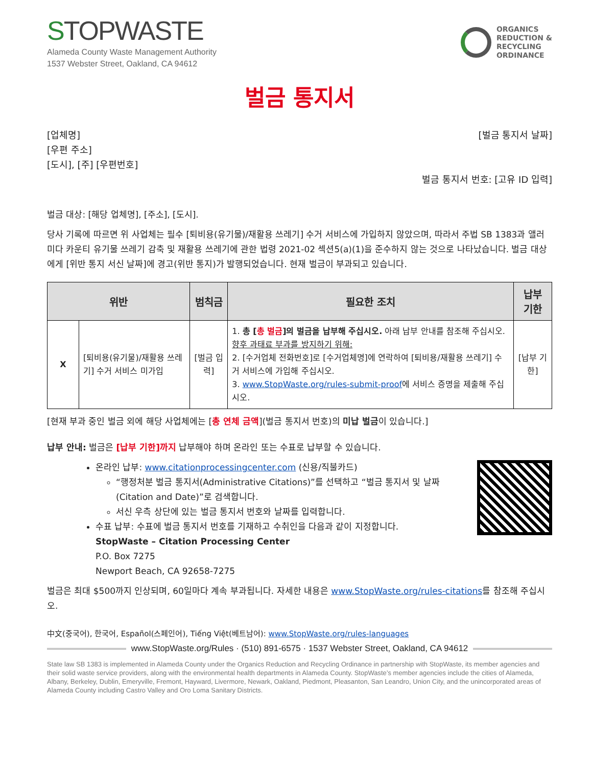STOPWASTE
Alameda County Waste Management Authority
1537 Webster Street, Oakland, CA 94612
ORGANICS
REDUCTION &
RECYCLING
ORDINANCE
벌금 통지서
[업체명]
[우편 주소]
[도시], [주] [우편번호]
[벌금 통지서 날짜]
벌금 통지서 번호: [고유 ID 입력]
벌금 대상: [해당 업체명], [주소], [도시].
당사 기록에 따르면 위 사업체는 필수 [퇴비용(유기물)/재활용 쓰레기] 수거 서비스에 가입하지 않았으며, 따라서 주법 SB 1383과 앨러미다 카운티 유기물 쓰레기 감축 및 재활용 쓰레기에 관한 법령 2021-02 섹션5(a)(1)을 준수하지 않는 것으로 나타났습니다. 벌금 대상에게 [위반 통지 서신 날짜]에 경고(위반 통지)가 발행되었습니다. 현재 벌금이 부과되고 있습니다.
| 위반 | | 범칙금 | 필요한 조치 | 납부 기한 |
| --- | --- | --- | --- | --- |
| X | [퇴비용(유기물)/재활용 쓰레기] 수거 서비스 미가입 | [벌금 입력] | 1. 총 [ 총 벌금 ]의 벌금을 납부해 주십시오. 아래 납부 안내를 참조해 주십시오. 향후 과태료 부과를 방지하기 위해: 2. [수거업체 전화번호]로 [수거업체명]에 연락하여 [퇴비용/재활용 쓰레기] 수거 서비스에 가입해 주십시오. 3. www.StopWaste.org/rules-submit-proof 에 서비스 증명을 제출해 주십시오. | [납부 기한] |
[현재 부과 중인 벌금 외에 해당 사업체에는 [총 연체 금액](벌금 통지서 번호)의 미납 벌금이 있습니다.]
납부 안내: 벌금은 [납부 기한]까지 납부해야 하며 온라인 또는 수표로 납부할 수 있습니다.
온라인 납부: www.citationprocessingcenter.com (신용/직불카드)
“행정처분 벌금 통지서(Administrative Citations)”를 선택하고 “벌금 통지서 및 날짜(Citation and Date)”로 검색합니다.
서신 우측 상단에 있는 벌금 통지서 번호와 날짜를 입력합니다.
수표 납부: 수표에 벌금 통지서 번호를 기재하고 수취인을 다음과 같이 지정합니다.
StopWaste – Citation Processing Center
P.O. Box 7275
Newport Beach, CA 92658-7275
벌금은 최대 $500까지 인상되며, 60일마다 계속 부과됩니다. 자세한 내용은 www.StopWaste.org/rules-citations를 참조해 주십시오.
中文(중국어), 한국어, Español(스페인어), Tiếng Việt(베트남어): www.StopWaste.org/rules-languages
www.StopWaste.org/Rules · (510) 891-6575 · 1537 Webster Street, Oakland, CA 94612
State law SB 1383 is implemented in Alameda County under the Organics Reduction and Recycling Ordinance in partnership with StopWaste, its member agencies and their solid waste service providers, along with the environmental health departments in Alameda County. StopWaste’s member agencies include the cities of Alameda, Albany, Berkeley, Dublin, Emeryville, Fremont, Hayward, Livermore, Newark, Oakland, Piedmont, Pleasanton, San Leandro, Union City, and the unincorporated areas of Alameda County including Castro Valley and Oro Loma Sanitary Districts.